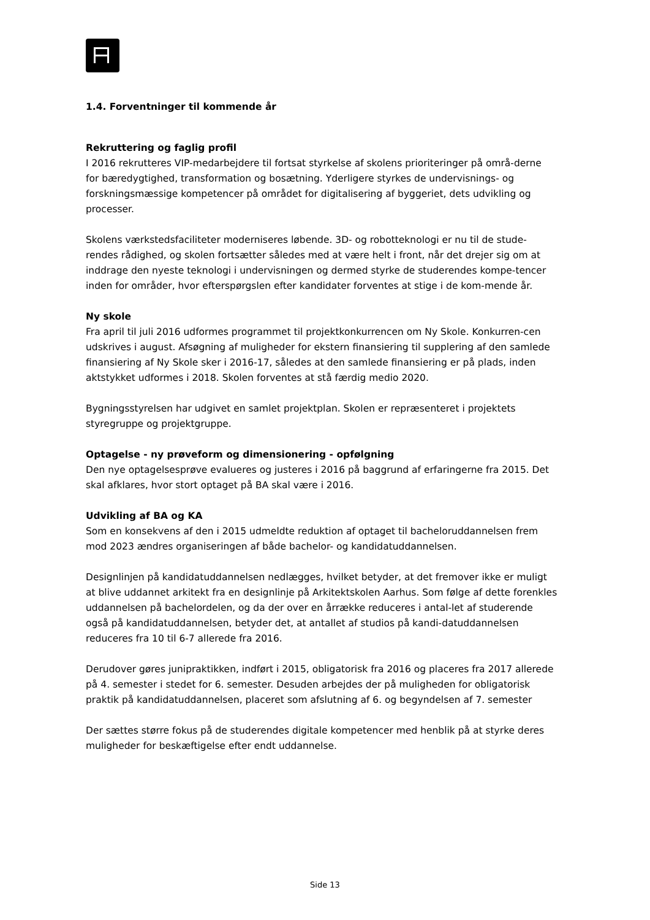1.4. Forventninger til kommende år
Rekruttering og faglig profil
I 2016 rekrutteres VIP-medarbejdere til fortsat styrkelse af skolens prioriteringer på områ-derne for bæredygtighed, transformation og bosætning. Yderligere styrkes de undervisnings- og forskningsmæssige kompetencer på området for digitalisering af byggeriet, dets udvikling og processer.
Skolens værkstedsfaciliteter moderniseres løbende. 3D- og robotteknologi er nu til de stude-rendes rådighed, og skolen fortsætter således med at være helt i front, når det drejer sig om at inddrage den nyeste teknologi i undervisningen og dermed styrke de studerendes kompe-tencer inden for områder, hvor efterspørgslen efter kandidater forventes at stige i de kom-mende år.
Ny skole
Fra april til juli 2016 udformes programmet til projektkonkurrencen om Ny Skole. Konkurren-cen udskrives i august. Afsøgning af muligheder for ekstern finansiering til supplering af den samlede finansiering af Ny Skole sker i 2016-17, således at den samlede finansiering er på plads, inden aktstykket udformes i 2018. Skolen forventes at stå færdig medio 2020.
Bygningsstyrelsen har udgivet en samlet projektplan. Skolen er repræsenteret i projektets styregruppe og projektgruppe.
Optagelse - ny prøveform og dimensionering - opfølgning
Den nye optagelsesprøve evalueres og justeres i 2016 på baggrund af erfaringerne fra 2015. Det skal afklares, hvor stort optaget på BA skal være i 2016.
Udvikling af BA og KA
Som en konsekvens af den i 2015 udmeldte reduktion af optaget til bacheloruddannelsen frem mod 2023 ændres organiseringen af både bachelor- og kandidatuddannelsen.
Designlinjen på kandidatuddannelsen nedlægges, hvilket betyder, at det fremover ikke er muligt at blive uddannet arkitekt fra en designlinje på Arkitektskolen Aarhus. Som følge af dette forenkles uddannelsen på bachelordelen, og da der over en årrække reduceres i antal-let af studerende også på kandidatuddannelsen, betyder det, at antallet af studios på kandi-datuddannelsen reduceres fra 10 til 6-7 allerede fra 2016.
Derudover gøres junipraktikken, indført i 2015, obligatorisk fra 2016 og placeres fra 2017 allerede på 4. semester i stedet for 6. semester. Desuden arbejdes der på muligheden for obligatorisk praktik på kandidatuddannelsen, placeret som afslutning af 6. og begyndelsen af 7. semester
Der sættes større fokus på de studerendes digitale kompetencer med henblik på at styrke deres muligheder for beskæftigelse efter endt uddannelse.
Side 13